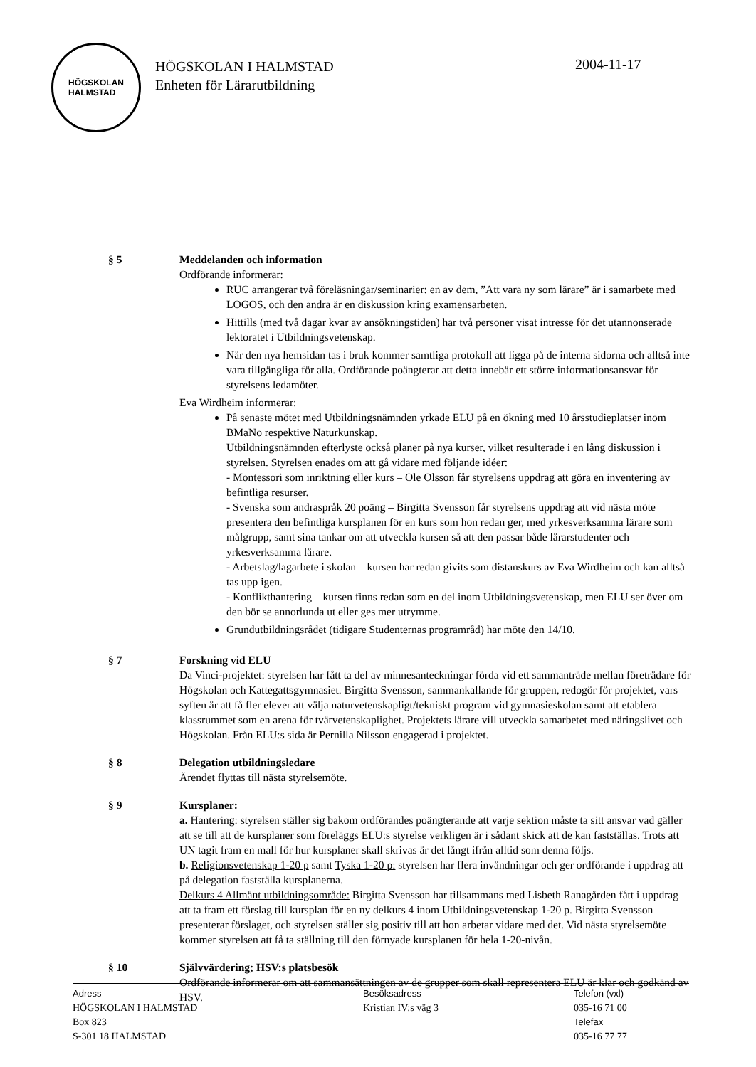HÖGSKOLAN
HALMSTAD
HÖGSKOLAN I HALMSTAD
Enheten för Lärarutbildning
2004-11-17
§ 5 Meddelanden och information
Ordförande informerar:
RUC arrangerar två föreläsningar/seminarier: en av dem, ”Att vara ny som lärare” är i samarbete med LOGOS, och den andra är en diskussion kring examensarbeten.
Hittills (med två dagar kvar av ansökningstiden) har två personer visat intresse för det utannonserade lektoratet i Utbildningsvetenskap.
När den nya hemsidan tas i bruk kommer samtliga protokoll att ligga på de interna sidorna och alltså inte vara tillgängliga för alla. Ordförande poängterar att detta innebär ett större informationsansvar för styrelsens ledamöter.
Eva Wirdheim informerar:
På senaste mötet med Utbildningsnämnden yrkade ELU på en ökning med 10 årsstudieplatser inom BMaNo respektive Naturkunskap.
Utbildningsnämnden efterlyste också planer på nya kurser, vilket resulterade i en lång diskussion i styrelsen. Styrelsen enades om att gå vidare med följande idéer:
- Montessori som inriktning eller kurs – Ole Olsson får styrelsens uppdrag att göra en inventering av befintliga resurser.
- Svenska som andraspråk 20 poäng – Birgitta Svensson får styrelsens uppdrag att vid nästa möte presentera den befintliga kursplanen för en kurs som hon redan ger, med yrkesverksamma lärare som målgrupp, samt sina tankar om att utveckla kursen så att den passar både lärarstudenter och yrkesverksamma lärare.
- Arbetslag/lagarbete i skolan – kursen har redan givits som distanskurs av Eva Wirdheim och kan alltså tas upp igen.
- Konflikthantering – kursen finns redan som en del inom Utbildningsvetenskap, men ELU ser över om den bör se annorlunda ut eller ges mer utrymme.
Grundutbildningsrådet (tidigare Studenternas programråd) har möte den 14/10.
§ 7 Forskning vid ELU
Da Vinci-projektet: styrelsen har fått ta del av minnesanteckningar förda vid ett sammanträde mellan företrädare för Högskolan och Kattegattsgymnasiet. Birgitta Svensson, sammankallande för gruppen, redogör för projektet, vars syften är att få fler elever att välja naturvetenskapligt/tekniskt program vid gymnasieskolan samt att etablera klassrummet som en arena för tvärvetenskaplighet. Projektets lärare vill utveckla samarbetet med näringslivet och Högskolan. Från ELU:s sida är Pernilla Nilsson engagerad i projektet.
§ 8 Delegation utbildningsledare
Ärendet flyttas till nästa styrelsemöte.
§ 9 Kursplaner:
a. Hantering: styrelsen ställer sig bakom ordförandes poängterande att varje sektion måste ta sitt ansvar vad gäller att se till att de kursplaner som föreläggs ELU:s styrelse verkligen är i sådant skick att de kan fastställas. Trots att UN tagit fram en mall för hur kursplaner skall skrivas är det långt ifrån alltid som denna följs.
b. Religionsvetenskap 1-20 p samt Tyska 1-20 p: styrelsen har flera invändningar och ger ordförande i uppdrag att på delegation fastställa kursplanerna.
Delkurs 4 Allmänt utbildningsområde: Birgitta Svensson har tillsammans med Lisbeth Ranagården fått i uppdrag att ta fram ett förslag till kursplan för en ny delkurs 4 inom Utbildningsvetenskap 1-20 p. Birgitta Svensson presenterar förslaget, och styrelsen ställer sig positiv till att hon arbetar vidare med det. Vid nästa styrelsemöte kommer styrelsen att få ta ställning till den förnyade kursplanen för hela 1-20-nivån.
§ 10 Självvärdering; HSV:s platsbesök
Ordförande informerar om att sammansättningen av de grupper som skall representera ELU är klar och godkänd av HSV.
Adress
HÖGSKOLAN I HALMSTAD
Box 823
S-301 18 HALMSTAD
Besöksadress
Kristian IV:s väg 3
Telefon (vxl)
035-16 71 00
Telefax
035-16 77 77